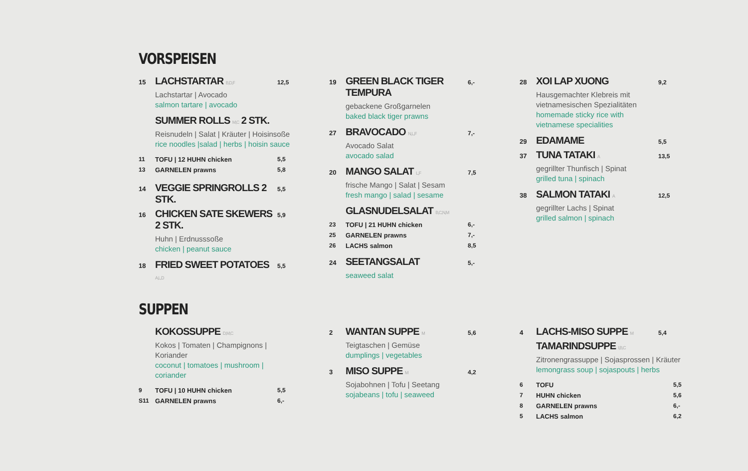VORSPEISEN
15 LACHSTARTAR B,D,F 12,5
Lachstartar | Avocado
salmon tartare | avocado
SUMMER ROLLS M,C 2 STK.
Reisnudeln | Salat | Kräuter | Hoisinsoße
rice noodles |salad | herbs | hoisin sauce
11 TOFU | 12 HUHN chicken 5,5
13 GARNELEN prawns 5,8
14 VEGGIE SPRINGROLLS 2 STK. 5,5
16 CHICKEN SATE SKEWERS 2 STK. 5,9
Huhn | Erdnusssoße
chicken | peanut sauce
18 FRIED SWEET POTATOES A,L,D 5,5
19 GREEN BLACK TIGER TEMPURA 6,-
gebackene Großgarnelen
baked black tiger prawns
27 BRAVOCADO N,L,F 7,-
Avocado Salat
avocado salad
20 MANGO SALAT L,F 7,5
frische Mango | Salat | Sesam
fresh mango | salad | sesame
GLASNUDELSALAT B,C,N,M
23 TOFU | 21 HUHN chicken 6,-
25 GARNELEN prawns 7,-
26 LACHS salmon 8,5
24 SEETANGSALAT 5,-
seaweed salat
28 XOI LAP XUONG 9,2
Hausgemachter Klebreis mit
vietnamesischen Spezialitäten
homemade sticky rice with
vietnamese specialities
29 EDAMAME 5,5
37 TUNA TATAKI A 13,5
gegrillter Thunfisch | Spinat
grilled tuna | spinach
38 SALMON TATAKI A 12,5
gegrillter Lachs | Spinat
grilled salmon | spinach
SUPPEN
KOKOSSUPPE D,M,C
Kokos | Tomaten | Champignons | Koriander
coconut | tomatoes | mushroom | coriander
9 TOFU | 10 HUHN chicken 5,5
S11 GARNELEN prawns 6,-
2 WANTAN SUPPE M 5,6
Teigtaschen | Gemüse
dumplings | vegetables
3 MISO SUPPE M 4,2
Sojabohnen | Tofu | Seetang
sojabeans | tofu | seaweed
4 LACHS-MISO SUPPE M 5,4
TAMARINDSUPPE I,B,C
Zitronengrassuppe | Sojasprossen | Kräuter
lemongrass soup | sojaspouts | herbs
6 TOFU 5,5
7 HUHN chicken 5,6
8 GARNELEN prawns 6,-
5 LACHS salmon 6,2